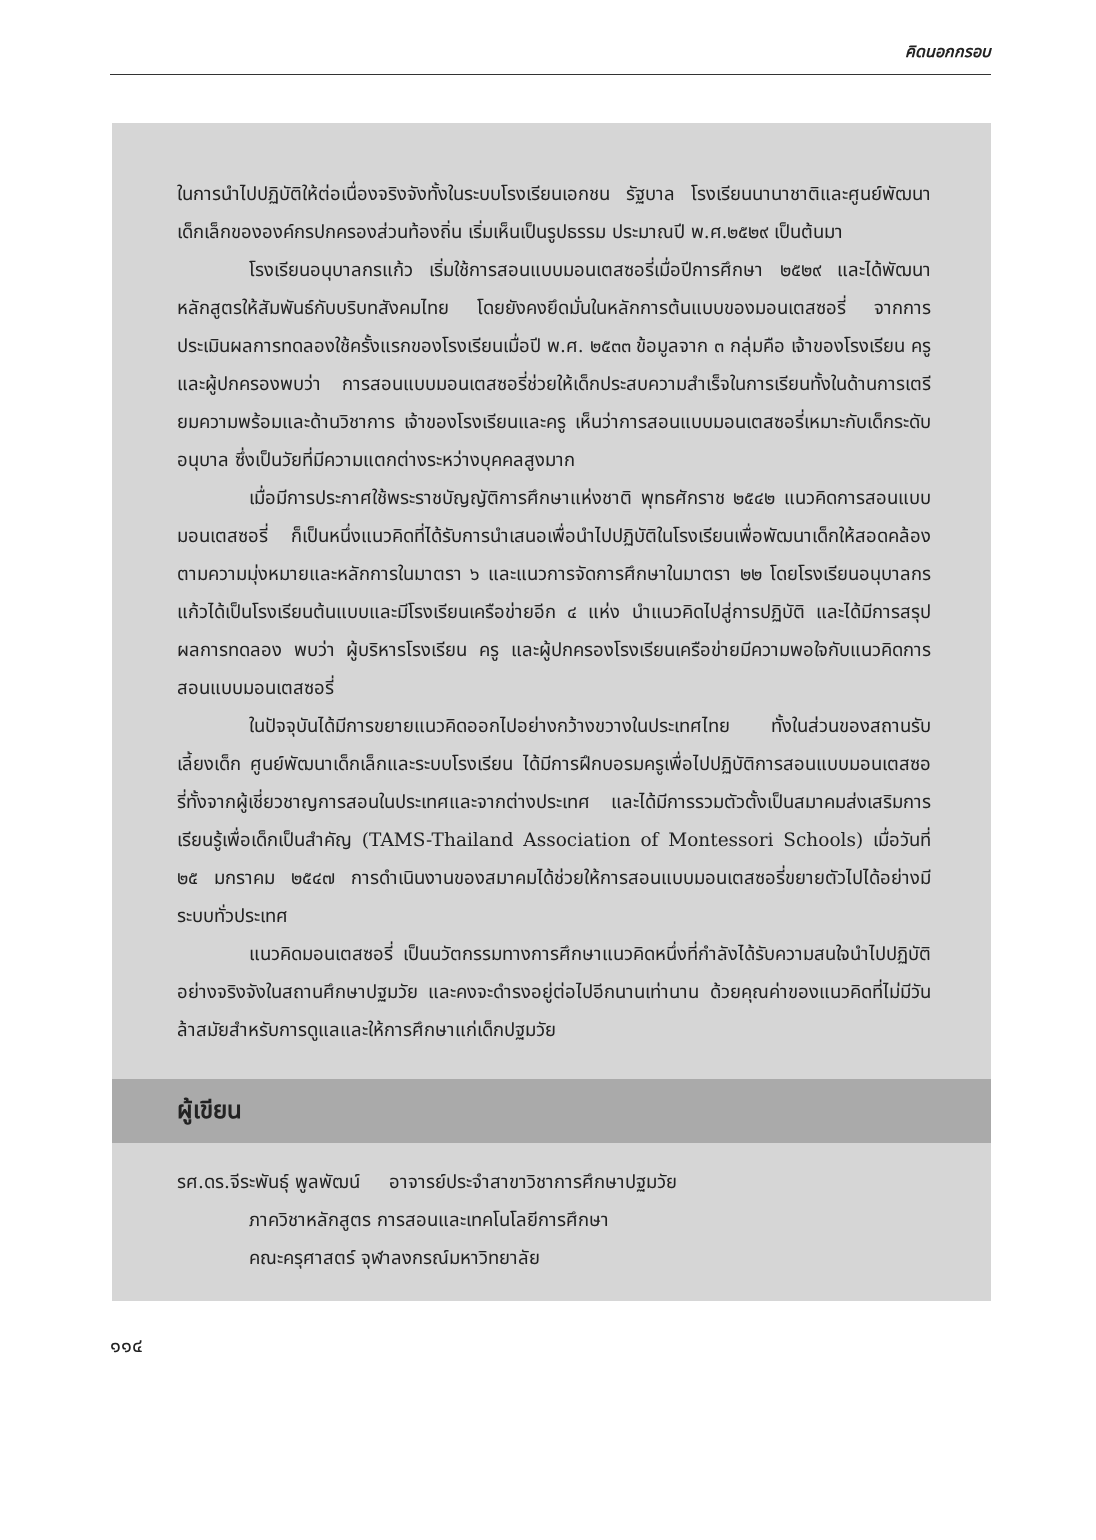คิดนอกกรอบ
ในการนำไปปฏิบัติให้ต่อเนื่องจริงจังทั้งในระบบโรงเรียนเอกชน รัฐบาล โรงเรียนนานาชาติและศูนย์พัฒนาเด็กเล็กขององค์กรปกครองส่วนท้องถิ่น เริ่มเห็นเป็นรูปธรรม ประมาณปี พ.ศ.๒๕๒๙ เป็นต้นมา
โรงเรียนอนุบาลกรแก้ว เริ่มใช้การสอนแบบมอนเตสซอรี่เมื่อปีการศึกษา ๒๕๒๙ และได้พัฒนาหลักสูตรให้สัมพันธ์กับบริบทสังคมไทย โดยยังคงยึดมั่นในหลักการต้นแบบของมอนเตสซอรี่ จากการประเมินผลการทดลองใช้ครั้งแรกของโรงเรียนเมื่อปี พ.ศ. ๒๕๓๓ ข้อมูลจาก ๓ กลุ่มคือ เจ้าของโรงเรียน ครู และผู้ปกครองพบว่า การสอนแบบมอนเตสซอรี่ช่วยให้เด็กประสบความสำเร็จในการเรียนทั้งในด้านการเตรียมความพร้อมและด้านวิชาการ เจ้าของโรงเรียนและครู เห็นว่าการสอนแบบมอนเตสซอรี่เหมาะกับเด็กระดับอนุบาล ซึ่งเป็นวัยที่มีความแตกต่างระหว่างบุคคลสูงมาก
เมื่อมีการประกาศใช้พระราชบัญญัติการศึกษาแห่งชาติ พุทธศักราช ๒๕๔๒ แนวคิดการสอนแบบมอนเตสซอรี่ ก็เป็นหนึ่งแนวคิดที่ได้รับการนำเสนอเพื่อนำไปปฏิบัติในโรงเรียนเพื่อพัฒนาเด็กให้สอดคล้องตามความมุ่งหมายและหลักการในมาตรา ๖ และแนวการจัดการศึกษาในมาตรา ๒๒ โดยโรงเรียนอนุบาลกรแก้วได้เป็นโรงเรียนต้นแบบและมีโรงเรียนเครือข่ายอีก ๔ แห่ง นำแนวคิดไปสู่การปฏิบัติ และได้มีการสรุปผลการทดลอง พบว่า ผู้บริหารโรงเรียน ครู และผู้ปกครองโรงเรียนเครือข่ายมีความพอใจกับแนวคิดการสอนแบบมอนเตสซอรี่
ในปัจจุบันได้มีการขยายแนวคิดออกไปอย่างกว้างขวางในประเทศไทย ทั้งในส่วนของสถานรับเลี้ยงเด็ก ศูนย์พัฒนาเด็กเล็กและระบบโรงเรียน ได้มีการฝึกบอรมครูเพื่อไปปฏิบัติการสอนแบบมอนเตสซอรี่ทั้งจากผู้เชี่ยวชาญการสอนในประเทศและจากต่างประเทศ และได้มีการรวมตัวตั้งเป็นสมาคมส่งเสริมการเรียนรู้เพื่อเด็กเป็นสำคัญ (TAMS-Thailand Association of Montessori Schools) เมื่อวันที่ ๒๕ มกราคม ๒๕๔๗ การดำเนินงานของสมาคมได้ช่วยให้การสอนแบบมอนเตสซอรี่ขยายตัวไปได้อย่างมีระบบทั่วประเทศ
แนวคิดมอนเตสซอรี่ เป็นนวัตกรรมทางการศึกษาแนวคิดหนึ่งที่กำลังได้รับความสนใจนำไปปฏิบัติอย่างจริงจังในสถานศึกษาปฐมวัย และคงจะดำรงอยู่ต่อไปอีกนานเท่านาน ด้วยคุณค่าของแนวคิดที่ไม่มีวันล้าสมัยสำหรับการดูแลและให้การศึกษาแก่เด็กปฐมวัย
ผู้เขียน
รศ.ดร.จีระพันธุ์ พูลพัฒน์ อาจารย์ประจำสาขาวิชาการศึกษาปฐมวัย
ภาควิชาหลักสูตร การสอนและเทคโนโลยีการศึกษา
คณะครุศาสตร์ จุฬาลงกรณ์มหาวิทยาลัย
๑๑๔